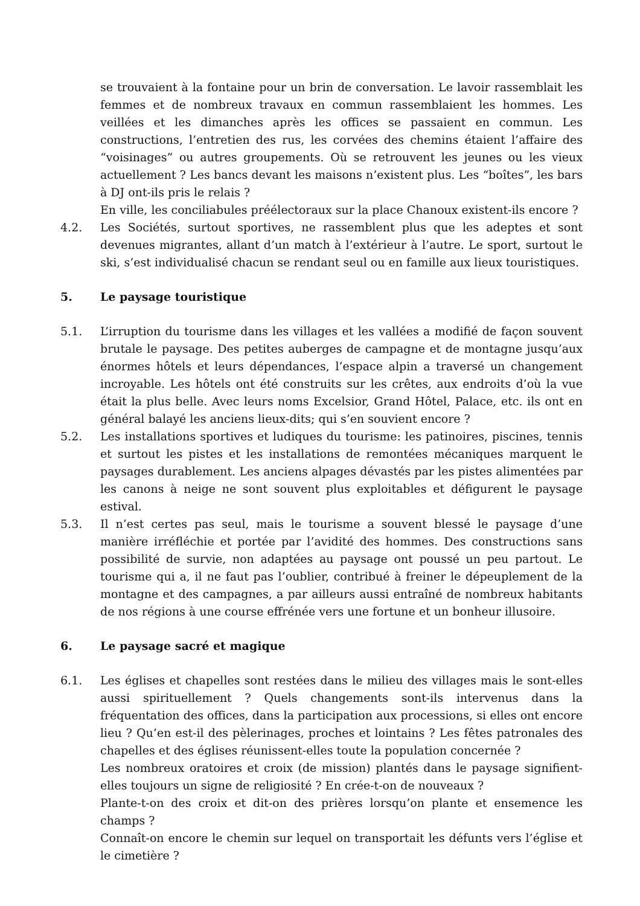se trouvaient à la fontaine pour un brin de conversation. Le lavoir rassemblait les femmes et de nombreux travaux en commun rassemblaient les hommes. Les veillées et les dimanches après les offices se passaient en commun. Les constructions, l’entretien des rus, les corvées des chemins étaient l’affaire des “voisinages” ou autres groupements. Où se retrouvent les jeunes ou les vieux actuellement ? Les bancs devant les maisons n’existent plus. Les “boîtes”, les bars à DJ ont-ils pris le relais ?
En ville, les conciliabules préélectoraux sur la place Chanoux existent-ils encore ?
4.2. Les Sociétés, surtout sportives, ne rassemblent plus que les adeptes et sont devenues migrantes, allant d’un match à l’extérieur à l’autre. Le sport, surtout le ski, s’est individualisé chacun se rendant seul ou en famille aux lieux touristiques.
5. Le paysage touristique
5.1. L’irruption du tourisme dans les villages et les vallées a modifié de façon souvent brutale le paysage. Des petites auberges de campagne et de montagne jusqu’aux énormes hôtels et leurs dépendances, l’espace alpin a traversé un changement incroyable. Les hôtels ont été construits sur les crêtes, aux endroits d’où la vue était la plus belle. Avec leurs noms Excelsior, Grand Hôtel, Palace, etc. ils ont en général balayé les anciens lieux-dits; qui s’en souvient encore ?
5.2. Les installations sportives et ludiques du tourisme: les patinoires, piscines, tennis et surtout les pistes et les installations de remontées mécaniques marquent le paysages durablement. Les anciens alpages dévastés par les pistes alimentées par les canons à neige ne sont souvent plus exploitables et défigurent le paysage estival.
5.3. Il n’est certes pas seul, mais le tourisme a souvent blessé le paysage d’une manière irréfléchie et portée par l’avidité des hommes. Des constructions sans possibilité de survie, non adaptées au paysage ont poussé un peu partout. Le tourisme qui a, il ne faut pas l’oublier, contribué à freiner le dépeuplement de la montagne et des campagnes, a par ailleurs aussi entraîné de nombreux habitants de nos régions à une course effrénée vers une fortune et un bonheur illusoire.
6. Le paysage sacré et magique
6.1. Les églises et chapelles sont restées dans le milieu des villages mais le sont-elles aussi spirituellement ? Quels changements sont-ils intervenus dans la fréquentation des offices, dans la participation aux processions, si elles ont encore lieu ? Qu’en est-il des pèlerinages, proches et lointains ? Les fêtes patronales des chapelles et des églises réunissent-elles toute la population concernée ?
Les nombreux oratoires et croix (de mission) plantés dans le paysage signifient-elles toujours un signe de religiosité ? En crée-t-on de nouveaux ?
Plante-t-on des croix et dit-on des prières lorsqu’on plante et ensemence les champs ?
Connaît-on encore le chemin sur lequel on transportait les défunts vers l’église et le cimetière ?